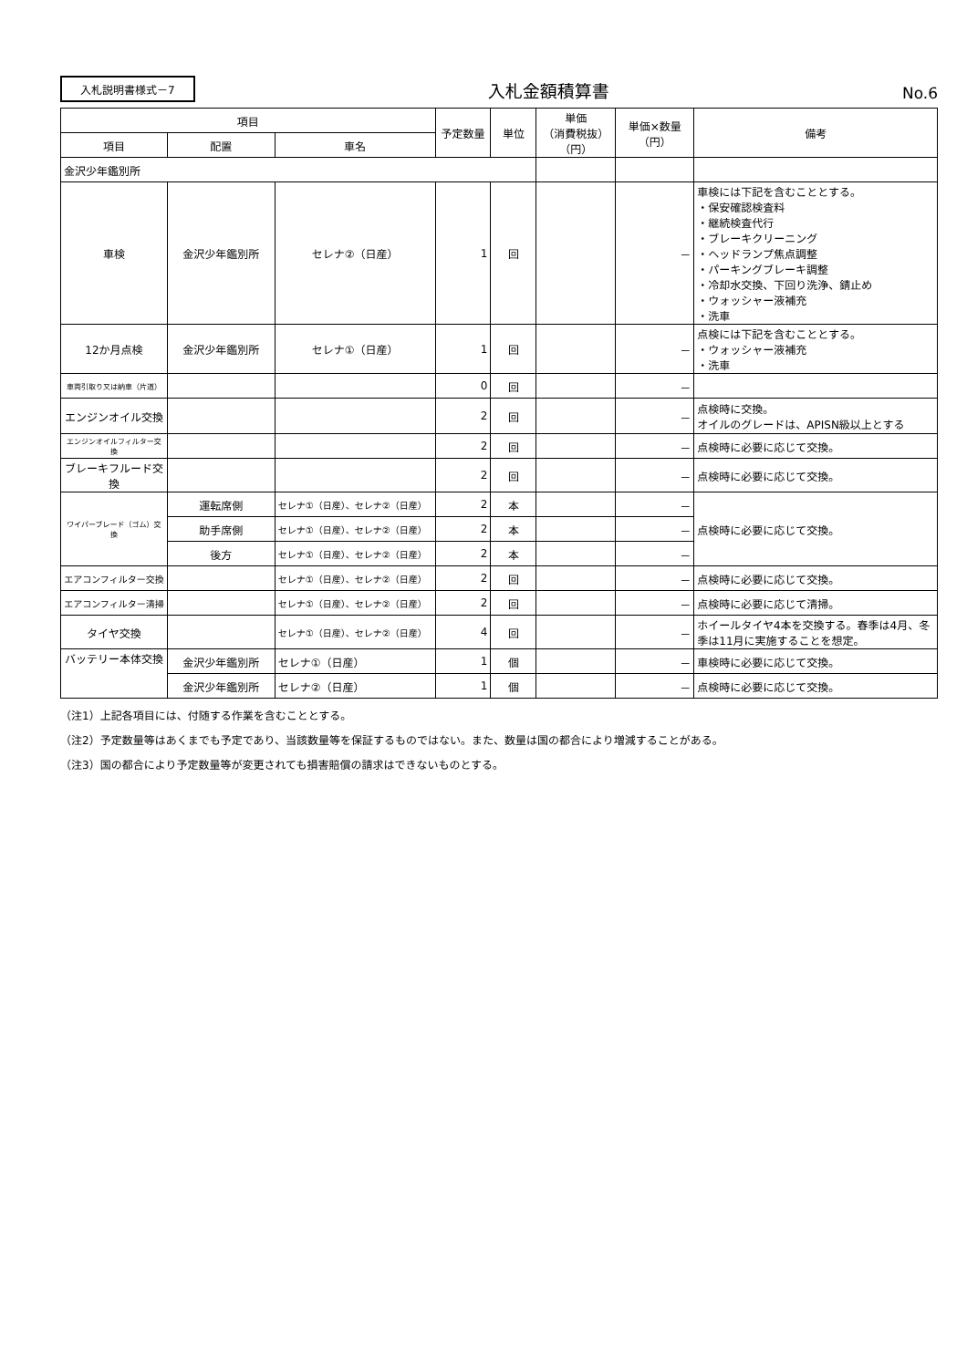入札説明書様式－7
入札金額積算書
No.6
| 項目 | | | 予定数量 | 単位 | 単価 （消費税抜） （円） | 単価×数量 （円） | 備考 |
| --- | --- | --- | --- | --- | --- | --- | --- |
| 項目 | 配置 | 車名 | | | | | |
| 金沢少年鑑別所 | | | | | | | |
| 車検 | 金沢少年鑑別所 | セレナ②（日産） | 1 | 回 | | － | 車検には下記を含むこととする。 ・保安確認検査料 ・継続検査代行 ・ブレーキクリーニング ・ヘッドランプ焦点調整 ・パーキングブレーキ調整 ・冷却水交換、下回り洗浄、錆止め ・ウォッシャー液補充 ・洗車 |
| 12か月点検 | 金沢少年鑑別所 | セレナ①（日産） | 1 | 回 | | － | 点検には下記を含むこととする。 ・ウォッシャー液補充 ・洗車 |
| 車両引取り又は納車（片道） | | | 0 | 回 | | － | |
| エンジンオイル交換 | | | 2 | 回 | | － | 点検時に交換。 オイルのグレードは、APISN級以上とする |
| エンジンオイルフィルター交換 | | | 2 | 回 | | － | 点検時に必要に応じて交換。 |
| ブレーキフルード交換 | | | 2 | 回 | | － | 点検時に必要に応じて交換。 |
| ワイパーブレード（ゴム）交換 | 運転席側 | セレナ①（日産）、セレナ②（日産） | 2 | 本 | | － | 点検時に必要に応じて交換。 |
| | 助手席側 | セレナ①（日産）、セレナ②（日産） | 2 | 本 | | － | |
| | 後方 | セレナ①（日産）、セレナ②（日産） | 2 | 本 | | － | |
| エアコンフィルター交換 | | セレナ①（日産）、セレナ②（日産） | 2 | 回 | | － | 点検時に必要に応じて交換。 |
| エアコンフィルター清掃 | | セレナ①（日産）、セレナ②（日産） | 2 | 回 | | － | 点検時に必要に応じて清掃。 |
| タイヤ交換 | | セレナ①（日産）、セレナ②（日産） | 4 | 回 | | － | ホイールタイヤ4本を交換する。春季は4月、冬季は11月に実施することを想定。 |
| バッテリー本体交換 | 金沢少年鑑別所 | セレナ①（日産） | 1 | 個 | | － | 車検時に必要に応じて交換。 |
| | 金沢少年鑑別所 | セレナ②（日産） | 1 | 個 | | － | 点検時に必要に応じて交換。 |
（注1）上記各項目には、付随する作業を含むこととする。
（注2）予定数量等はあくまでも予定であり、当該数量等を保証するものではない。また、数量は国の都合により増減することがある。
（注3）国の都合により予定数量等が変更されても損害賠償の請求はできないものとする。